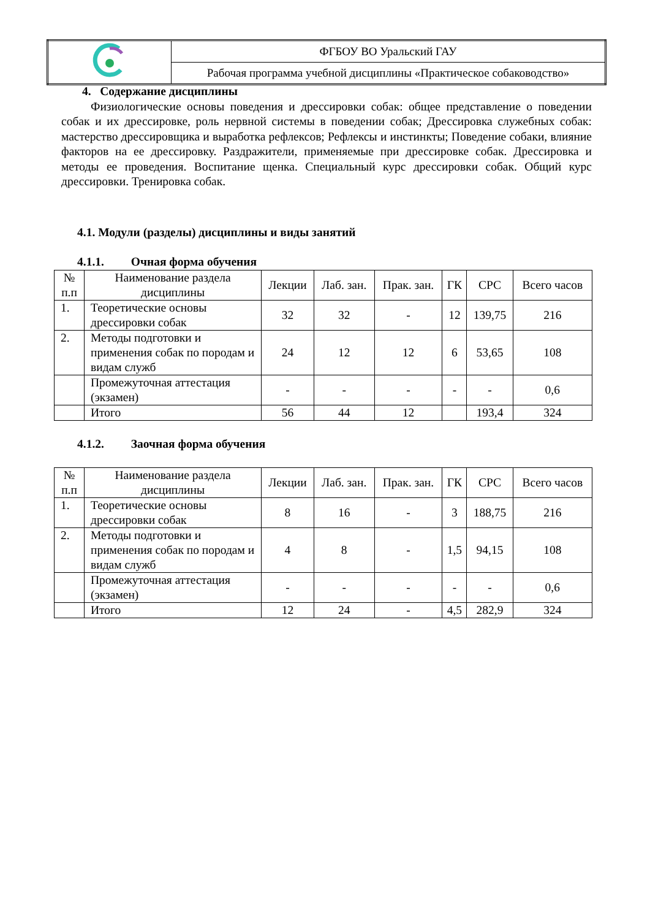| | ФГБОУ ВО Уральский ГАУ |
| | Рабочая программа учебной дисциплины «Практическое собаководство» |
4. Содержание дисциплины
Физиологические основы поведения и дрессировки собак: общее представление о поведении собак и их дрессировке, роль нервной системы в поведении собак; Дрессировка служебных собак: мастерство дрессировщика и выработка рефлексов; Рефлексы и инстинкты; Поведение собаки, влияние факторов на ее дрессировку. Раздражители, применяемые при дрессировке собак. Дрессировка и методы ее проведения. Воспитание щенка. Специальный курс дрессировки собак. Общий курс дрессировки. Тренировка собак.
4.1. Модули (разделы) дисциплины и виды занятий
4.1.1. Очная форма обучения
| № п.п | Наименование раздела дисциплины | Лекции | Лаб. зан. | Прак. зан. | ГК | СРС | Всего часов |
| --- | --- | --- | --- | --- | --- | --- | --- |
| 1. | Теоретические основы дрессировки собак | 32 | 32 | - | 12 | 139,75 | 216 |
| 2. | Методы подготовки и применения собак по породам и видам служб | 24 | 12 | 12 | 6 | 53,65 | 108 |
| | Промежуточная аттестация (экзамен) | - | - | - | - | - | 0,6 |
| | Итого | 56 | 44 | 12 | | 193,4 | 324 |
4.1.2. Заочная форма обучения
| № п.п | Наименование раздела дисциплины | Лекции | Лаб. зан. | Прак. зан. | ГК | СРС | Всего часов |
| --- | --- | --- | --- | --- | --- | --- | --- |
| 1. | Теоретические основы дрессировки собак | 8 | 16 | - | 3 | 188,75 | 216 |
| 2. | Методы подготовки и применения собак по породам и видам служб | 4 | 8 | - | 1,5 | 94,15 | 108 |
| | Промежуточная аттестация (экзамен) | - | - | - | - | - | 0,6 |
| | Итого | 12 | 24 | - | 4,5 | 282,9 | 324 |